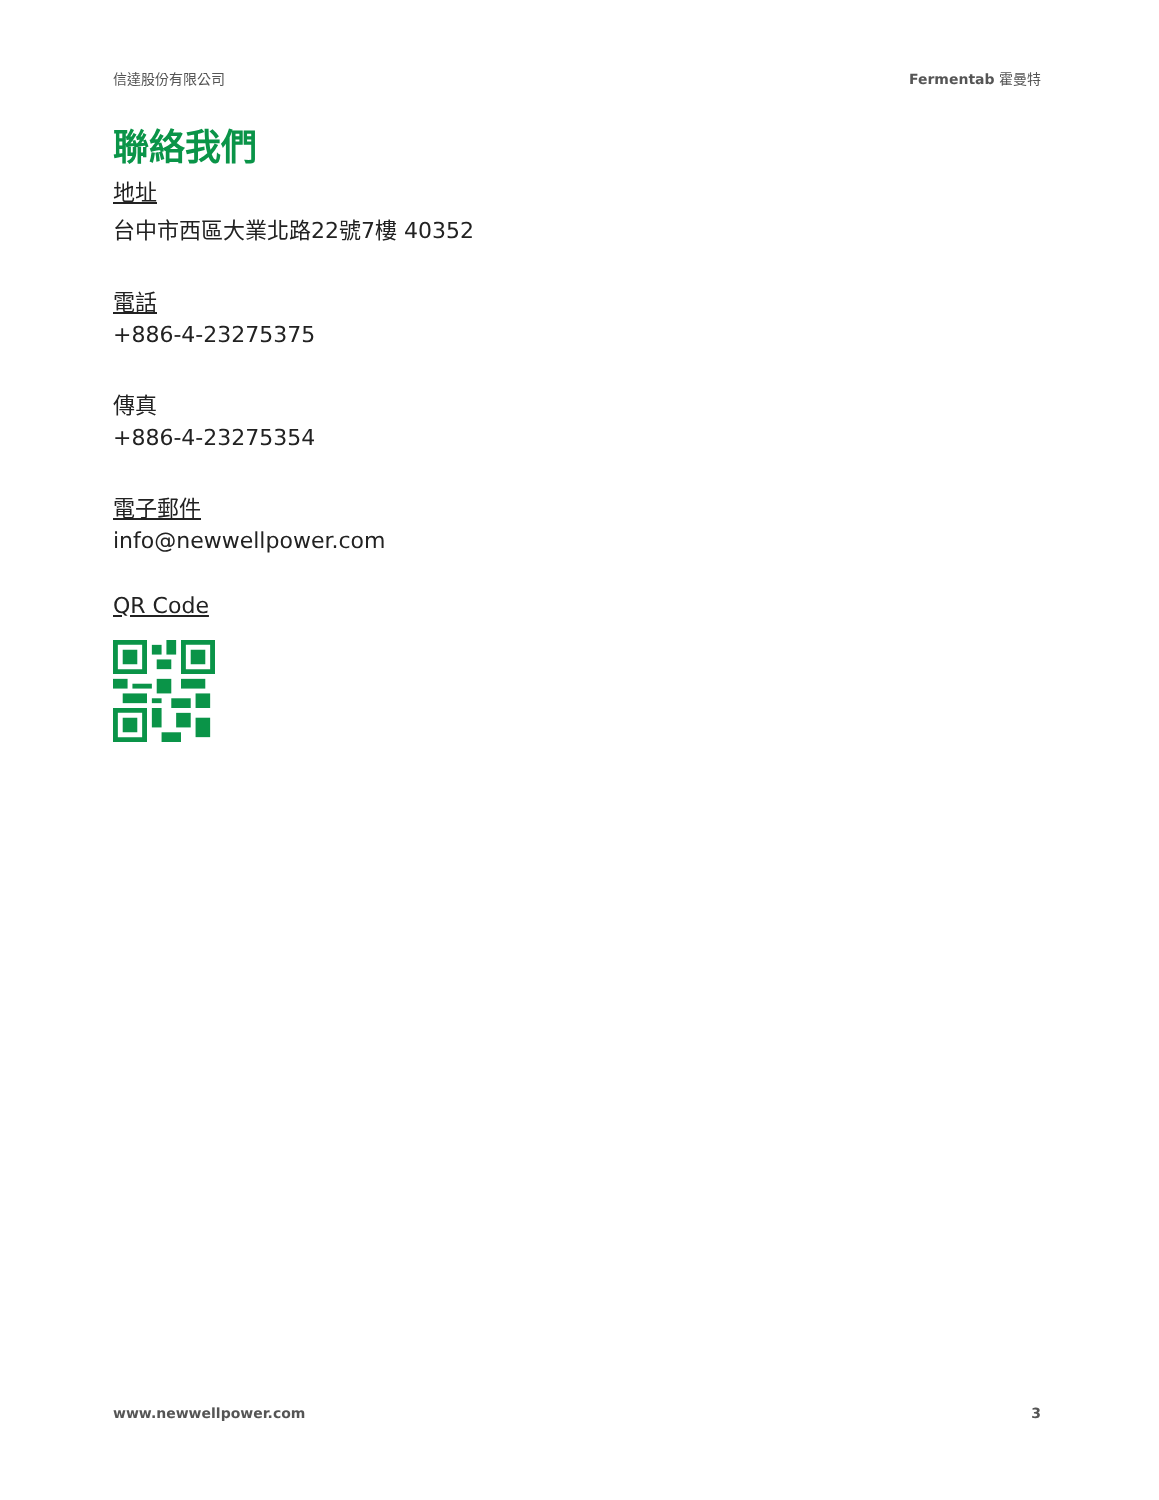信達股份有限公司 Fermentab 霍曼特
聯絡我們
地址
台中市西區大業北路22號7樓 40352
電話
+886-4-23275375
傳真
+886-4-23275354
電子郵件
info@newwellpower.com
QR Code
www.newwellpower.com 3